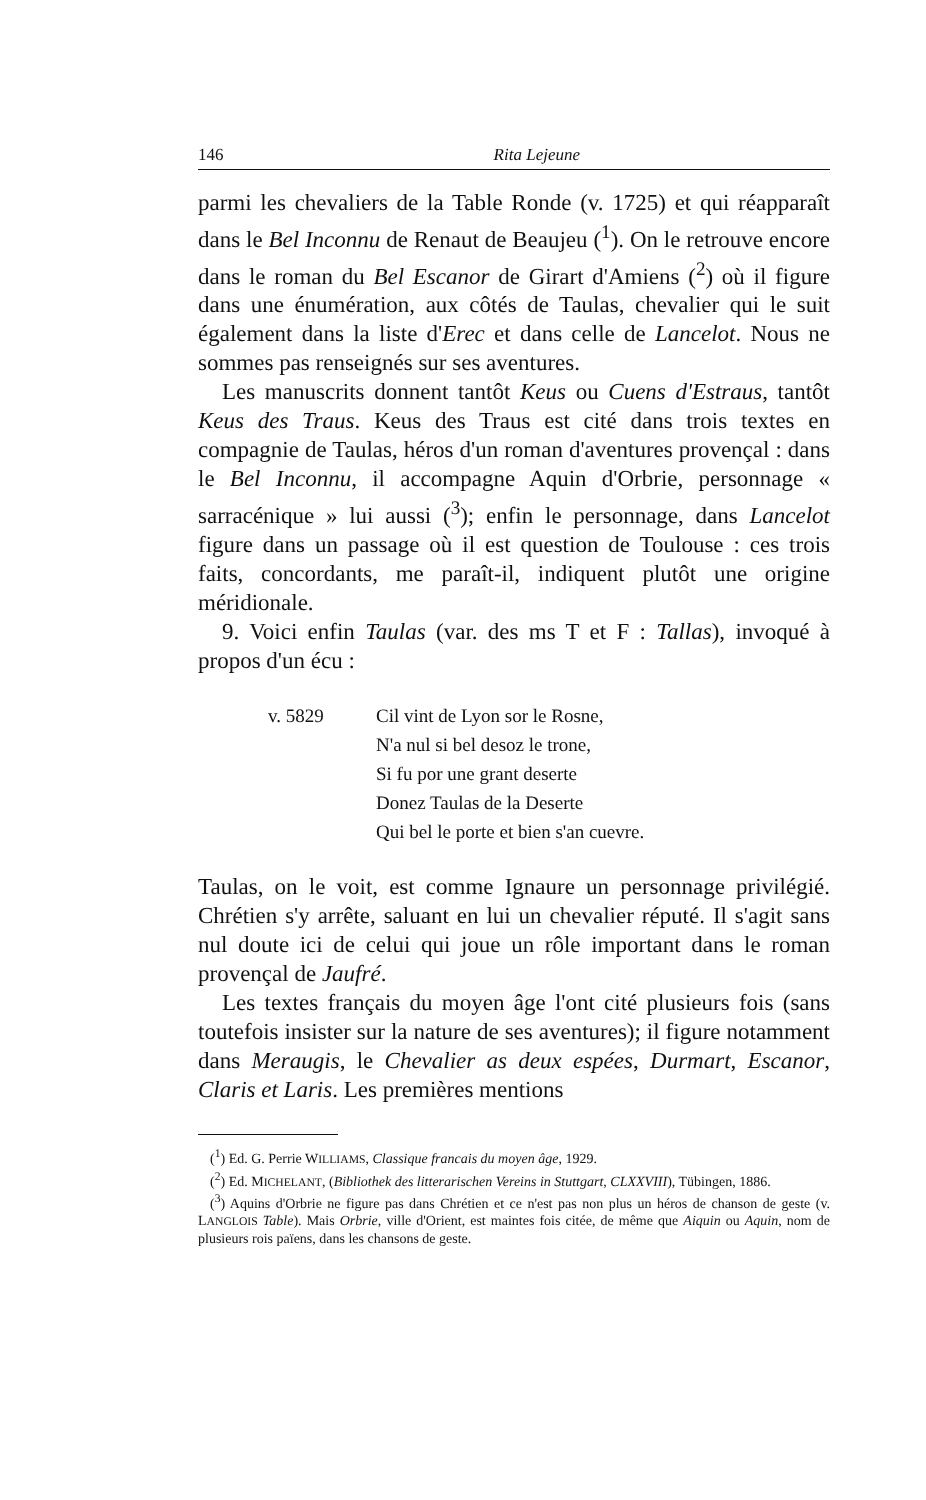146 Rita Lejeune
parmi les chevaliers de la Table Ronde (v. 1725) et qui réapparaît dans le Bel Inconnu de Renaut de Beaujeu (<sup>1</sup>). On le retrouve encore dans le roman du Bel Escanor de Girart d'Amiens (<sup>2</sup>) où il figure dans une énumération, aux côtés de Taulas, chevalier qui le suit également dans la liste d'Erec et dans celle de Lancelot. Nous ne sommes pas renseignés sur ses aventures.
Les manuscrits donnent tantôt Keus ou Cuens d'Estraus, tantôt Keus des Traus. Keus des Traus est cité dans trois textes en compagnie de Taulas, héros d'un roman d'aventures provençal : dans le Bel Inconnu, il accompagne Aquin d'Orbrie, personnage « sarracénique » lui aussi (<sup>3</sup>); enfin le personnage, dans Lancelot figure dans un passage où il est question de Toulouse : ces trois faits, concordants, me paraît-il, indiquent plutôt une origine méridionale.
9. Voici enfin Taulas (var. des ms T et F : Tallas), invoqué à propos d'un écu :
v. 5829 Cil vint de Lyon sor le Rosne,
N'a nul si bel desoz le trone,
Si fu por une grant deserte
Donez Taulas de la Deserte
Qui bel le porte et bien s'an cuevre.
Taulas, on le voit, est comme Ignaure un personnage privilégié. Chrétien s'y arrête, saluant en lui un chevalier réputé. Il s'agit sans nul doute ici de celui qui joue un rôle important dans le roman provençal de Jaufré.
Les textes français du moyen âge l'ont cité plusieurs fois (sans toutefois insister sur la nature de ses aventures); il figure notamment dans Meraugis, le Chevalier as deux espées, Durmart, Escanor, Claris et Laris. Les premières mentions
(<sup>1</sup>) Ed. G. Perrie WILLIAMS, Classique francais du moyen âge, 1929.
(<sup>2</sup>) Ed. MICHELANT, (Bibliothek des litterarischen Vereins in Stuttgart, CLXXVIII), Tübingen, 1886.
(<sup>3</sup>) Aquins d'Orbrie ne figure pas dans Chrétien et ce n'est pas non plus un héros de chanson de geste (v. LANGLOIS Table). Mais Orbrie, ville d'Orient, est maintes fois citée, de même que Aiquin ou Aquin, nom de plusieurs rois païens, dans les chansons de geste.